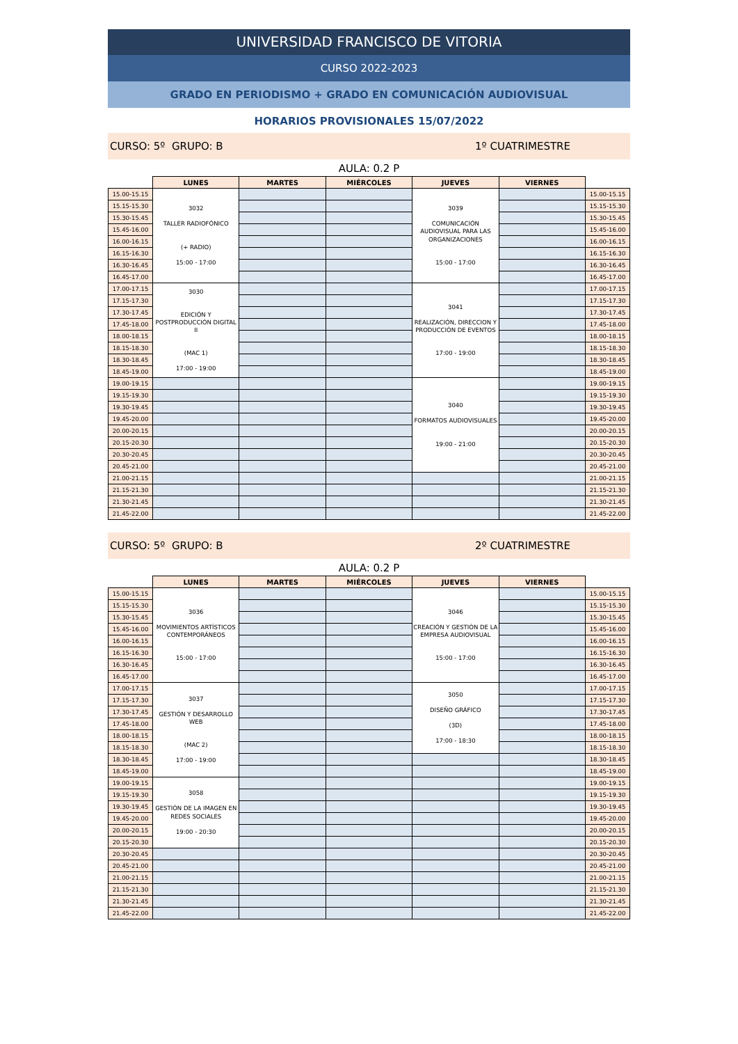UNIVERSIDAD FRANCISCO DE VITORIA
CURSO 2022-2023
GRADO EN PERIODISMO + GRADO EN COMUNICACIÓN AUDIOVISUAL
HORARIOS PROVISIONALES 15/07/2022
CURSO: 5º GRUPO: B 1º CUATRIMESTRE
AULA: 0.2 P
| | LUNES | MARTES | MIÉRCOLES | JUEVES | VIERNES | |
| --- | --- | --- | --- | --- | --- | --- |
| 15.00-15.15 | 3032 TALLER RADIOFÓNICO (+ RADIO) 15:00 - 17:00 | | | 3039 COMUNICACIÓN AUDIOVISUAL PARA LAS ORGANIZACIONES 15:00 - 17:00 | | 15.00-15.15 |
| 15.15-15.30 | | | | | | 15.15-15.30 |
| 15.30-15.45 | | | | | | 15.30-15.45 |
| 15.45-16.00 | | | | | | 15.45-16.00 |
| 16.00-16.15 | | | | | | 16.00-16.15 |
| 16.15-16.30 | | | | | | 16.15-16.30 |
| 16.30-16.45 | | | | | | 16.30-16.45 |
| 16.45-17.00 | | | | | | 16.45-17.00 |
| 17.00-17.15 | 3030 EDICIÓN Y POSTPRODUCCIÓN DIGITAL II (MAC 1) 17:00 - 19:00 | | | 3041 REALIZACIÓN, DIRECCION Y PRODUCCIÓN DE EVENTOS 17:00 - 19:00 | | 17.00-17.15 |
| 17.15-17.30 | | | | | | 17.15-17.30 |
| 17.30-17.45 | | | | | | 17.30-17.45 |
| 17.45-18.00 | | | | | | 17.45-18.00 |
| 18.00-18.15 | | | | | | 18.00-18.15 |
| 18.15-18.30 | | | | | | 18.15-18.30 |
| 18.30-18.45 | | | | | | 18.30-18.45 |
| 18.45-19.00 | | | | | | 18.45-19.00 |
| 19.00-19.15 | | | | 3040 FORMATOS AUDIOVISUALES 19:00 - 21:00 | | 19.00-19.15 |
| 19.15-19.30 | | | | | | 19.15-19.30 |
| 19.30-19.45 | | | | | | 19.30-19.45 |
| 19.45-20.00 | | | | | | 19.45-20.00 |
| 20.00-20.15 | | | | | | 20.00-20.15 |
| 20.15-20.30 | | | | | | 20.15-20.30 |
| 20.30-20.45 | | | | | | 20.30-20.45 |
| 20.45-21.00 | | | | | | 20.45-21.00 |
| 21.00-21.15 | | | | | | 21.00-21.15 |
| 21.15-21.30 | | | | | | 21.15-21.30 |
| 21.30-21.45 | | | | | | 21.30-21.45 |
| 21.45-22.00 | | | | | | 21.45-22.00 |
CURSO: 5º GRUPO: B 2º CUATRIMESTRE
AULA: 0.2 P
| | LUNES | MARTES | MIÉRCOLES | JUEVES | VIERNES | |
| --- | --- | --- | --- | --- | --- | --- |
| 15.00-15.15 | 3036 MOVIMIENTOS ARTÍSTICOS CONTEMPORÁNEOS 15:00 - 17:00 | | | 3046 CREACIÓN Y GESTIÓN DE LA EMPRESA AUDIOVISUAL 15:00 - 17:00 | | 15.00-15.15 |
| 15.15-15.30 | | | | | | 15.15-15.30 |
| 15.30-15.45 | | | | | | 15.30-15.45 |
| 15.45-16.00 | | | | | | 15.45-16.00 |
| 16.00-16.15 | | | | | | 16.00-16.15 |
| 16.15-16.30 | | | | | | 16.15-16.30 |
| 16.30-16.45 | | | | | | 16.30-16.45 |
| 16.45-17.00 | | | | | | 16.45-17.00 |
| 17.00-17.15 | 3037 GESTIÓN Y DESARROLLO WEB (MAC 2) 17:00 - 19:00 | | | 3050 DISEÑO GRÁFICO (3D) 17:00 - 18:30 | | 17.00-17.15 |
| 17.15-17.30 | | | | | | 17.15-17.30 |
| 17.30-17.45 | | | | | | 17.30-17.45 |
| 17.45-18.00 | | | | | | 17.45-18.00 |
| 18.00-18.15 | | | | | | 18.00-18.15 |
| 18.15-18.30 | | | | | | 18.15-18.30 |
| 18.30-18.45 | | | | | | 18.30-18.45 |
| 18.45-19.00 | | | | | | 18.45-19.00 |
| 19.00-19.15 | 3058 GESTIÓN DE LA IMAGEN EN REDES SOCIALES 19:00 - 20:30 | | | | | 19.00-19.15 |
| 19.15-19.30 | | | | | | 19.15-19.30 |
| 19.30-19.45 | | | | | | 19.30-19.45 |
| 19.45-20.00 | | | | | | 19.45-20.00 |
| 20.00-20.15 | | | | | | 20.00-20.15 |
| 20.15-20.30 | | | | | | 20.15-20.30 |
| 20.30-20.45 | | | | | | 20.30-20.45 |
| 20.45-21.00 | | | | | | 20.45-21.00 |
| 21.00-21.15 | | | | | | 21.00-21.15 |
| 21.15-21.30 | | | | | | 21.15-21.30 |
| 21.30-21.45 | | | | | | 21.30-21.45 |
| 21.45-22.00 | | | | | | 21.45-22.00 |